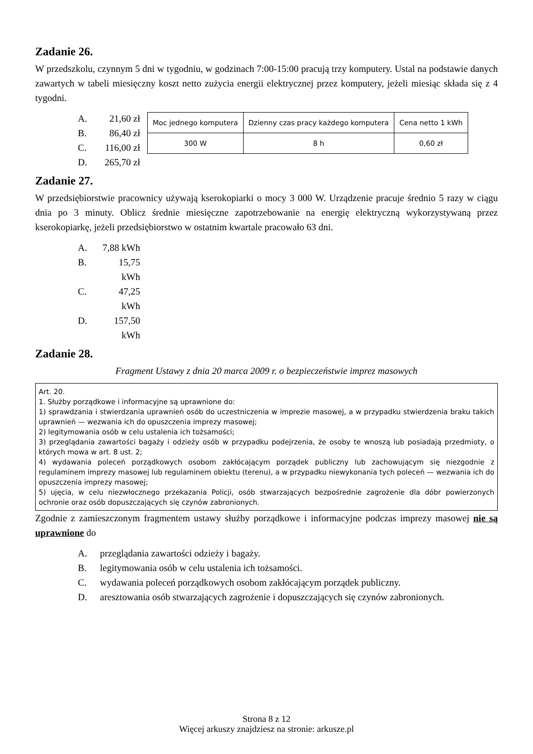Zadanie 26.
W przedszkolu, czynnym 5 dni w tygodniu, w godzinach 7:00-15:00 pracują trzy komputery. Ustal na podstawie danych zawartych w tabeli miesięczny koszt netto zużycia energii elektrycznej przez komputery, jeżeli miesiąc składa się z 4 tygodni.
A. 21,60 zł
B. 86,40 zł
C. 116,00 zł
D. 265,70 zł
| Moc jednego komputera | Dzienny czas pracy każdego komputera | Cena netto 1 kWh |
| 300 W | 8 h | 0,60 zł |
Zadanie 27.
W przedsiębiorstwie pracownicy używają kserokopiarki o mocy 3 000 W. Urządzenie pracuje średnio 5 razy w ciągu dnia po 3 minuty. Oblicz średnie miesięczne zapotrzebowanie na energię elektryczną wykorzystywaną przez kserokopiarkę, jeżeli przedsiębiorstwo w ostatnim kwartale pracowało 63 dni.
A. 7,88 kWh
B. 15,75 kWh
C. 47,25 kWh
D. 157,50 kWh
Zadanie 28.
Fragment Ustawy z dnia 20 marca 2009 r. o bezpieczeństwie imprez masowych
Art. 20.
1. Służby porządkowe i informacyjne są uprawnione do:
1) sprawdzania i stwierdzania uprawnień osób do uczestniczenia w imprezie masowej, a w przypadku stwierdzenia braku takich uprawnień — wezwania ich do opuszczenia imprezy masowej;
2) legitymowania osób w celu ustalenia ich tożsamości;
3) przeglądania zawartości bagaży i odzieży osób w przypadku podejrzenia, że osoby te wnoszą lub posiadają przedmioty, o których mowa w art. 8 ust. 2;
4) wydawania poleceń porządkowych osobom zakłócającym porządek publiczny lub zachowującym się niezgodnie z regulaminem imprezy masowej lub regulaminem obiektu (terenu), a w przypadku niewykonania tych poleceń — wezwania ich do opuszczenia imprezy masowej;
5) ujęcia, w celu niezwłocznego przekazania Policji, osób stwarzających bezpośrednie zagrożenie dla dóbr powierzonych ochronie oraz osób dopuszczających się czynów zabronionych.
Zgodnie z zamieszczonym fragmentem ustawy służby porządkowe i informacyjne podczas imprezy masowej nie są uprawnione do
A. przeglądania zawartości odzieży i bagaży.
B. legitymowania osób w celu ustalenia ich tożsamości.
C. wydawania poleceń porządkowych osobom zakłócającym porządek publiczny.
D. aresztowania osób stwarzających zagrożenie i dopuszczających się czynów zabronionych.
Strona 8 z 12
Więcej arkuszy znajdziesz na stronie: arkusze.pl